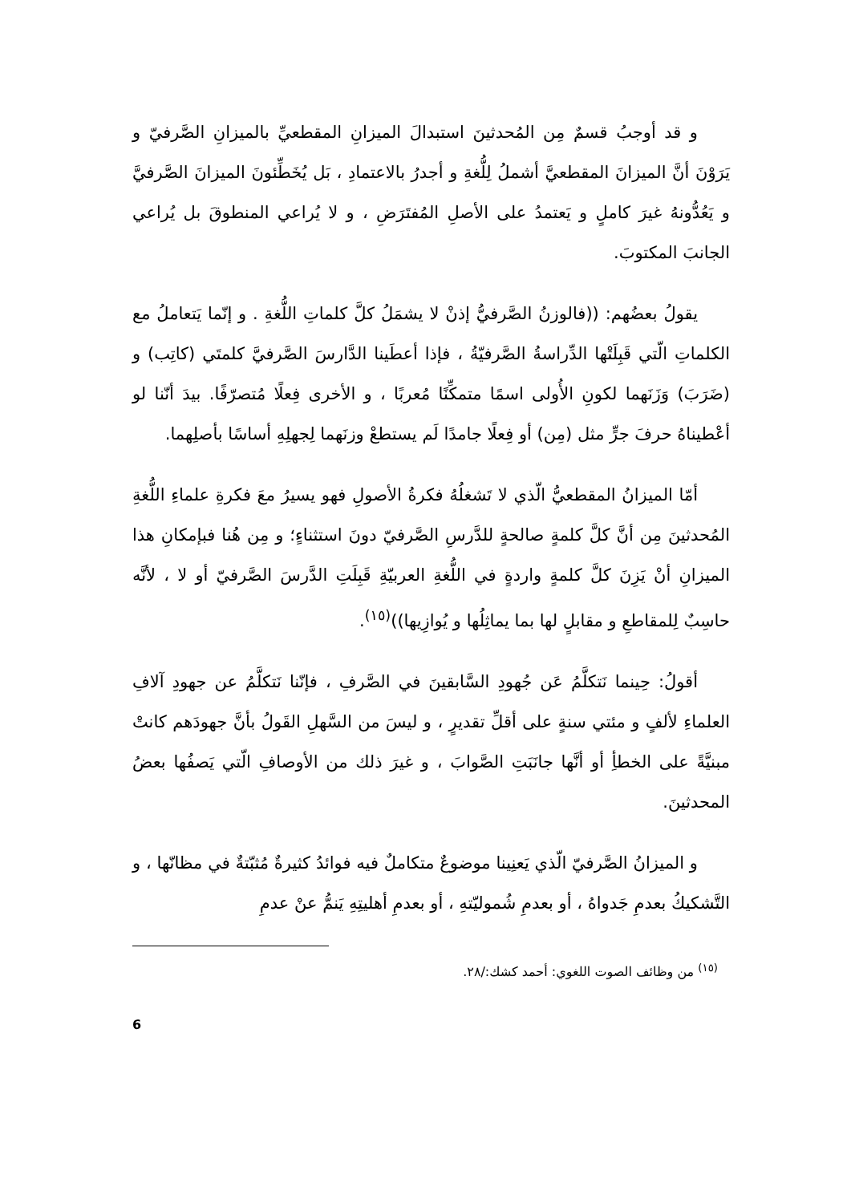و قد أوجبُ قسمٌ مِن المُحدثينَ استبدالَ الميزانِ المقطعيِّ بالميزانِ الصَّرفيّ و يَرَوْنَ أنَّ الميزانَ المقطعيَّ أشملُ لِلُّغةِ و أجدرُ بالاعتمادِ ، بَل يُخَطِّئونَ الميزانَ الصَّرفيَّ و يَعُدُّونهُ غيرَ كاملٍ و يَعتمدُ على الأصلِ المُفتَرَضِ ، و لا يُراعي المنطوقَ بل يُراعي الجانبَ المكتوبَ.
يقولُ بعضُهم: ((فالوزنُ الصَّرفيُّ إذنْ لا يشمَلُ كلَّ كلماتِ اللُّغةِ . و إنّما يَتعاملُ مع الكلماتِ الّتي قَبِلَتْها الدِّراسةُ الصَّرفيّةُ ، فإذا أعطَينا الدَّارسَ الصَّرفيَّ كلمتَي (كاتِب) و (ضَرَبَ) وَزَنَهما لكونِ الأُولى اسمًا متمكِّنًا مُعربًا ، و الأخرى فِعلًا مُتصرّفًا. بيدَ أنّنا لو أعْطيناهُ حرفَ جرٍّ مثل (مِن) أو فِعلًا جامدًا لَم يستطعْ وزنَهما لِجهلِهِ أساسًا بأصلِهما.
أمّا الميزانُ المقطعيُّ الّذي لا تَشغلُهُ فكرةُ الأصولِ فهو يسيرُ معَ فكرةِ علماءِ اللُّغةِ المُحدثينَ مِن أنَّ كلَّ كلمةٍ صالحةٍ للدَّرسِ الصَّرفيّ دونَ استثناءٍ؛ و مِن هُنا فبإمكانِ هذا الميزانِ أنْ يَزِنَ كلَّ كلمةٍ واردةٍ في اللُّغةِ العربيّةِ قَبِلَتِ الدَّرسَ الصَّرفيّ أو لا ، لأنَّه حاسِبٌ لِلمقاطعِ و مقابلٍ لها بما يماثِلُها و يُوازِيها))<sup>(١٥)</sup>.
أقولُ: حِينما نَتكلَّمُ عَن جُهودِ السَّابقينَ في الصَّرفِ ، فإنّنا نَتكلَّمُ عن جهودِ آلافِ العلماءِ لألفٍ و مئتي سنةٍ على أقلِّ تقديرٍ ، و ليسَ من السَّهلِ القَولُ بأنَّ جهودَهم كانتْ مبنيَّةً على الخطأِ أو أنَّها جانَبَتِ الصَّوابَ ، و غيرَ ذلك من الأوصافِ الّتي يَصفُها بعضُ المحدثينَ.
و الميزانُ الصَّرفيّ الّذي يَعنِينا موضوعٌ متكاملٌ فيه فوائدُ كثيرةٌ مُثبّتةٌ في مظانّها ، و التَّشكيكُ بعدمِ جَدواهُ ، أو بعدمِ شُموليّتهِ ، أو بعدمِ أهليتِهِ يَنمُّ عنْ عدمِ
<sup>(١٥)</sup> من وظائف الصوت اللغوي: أحمد كشك:/٢٨.
6